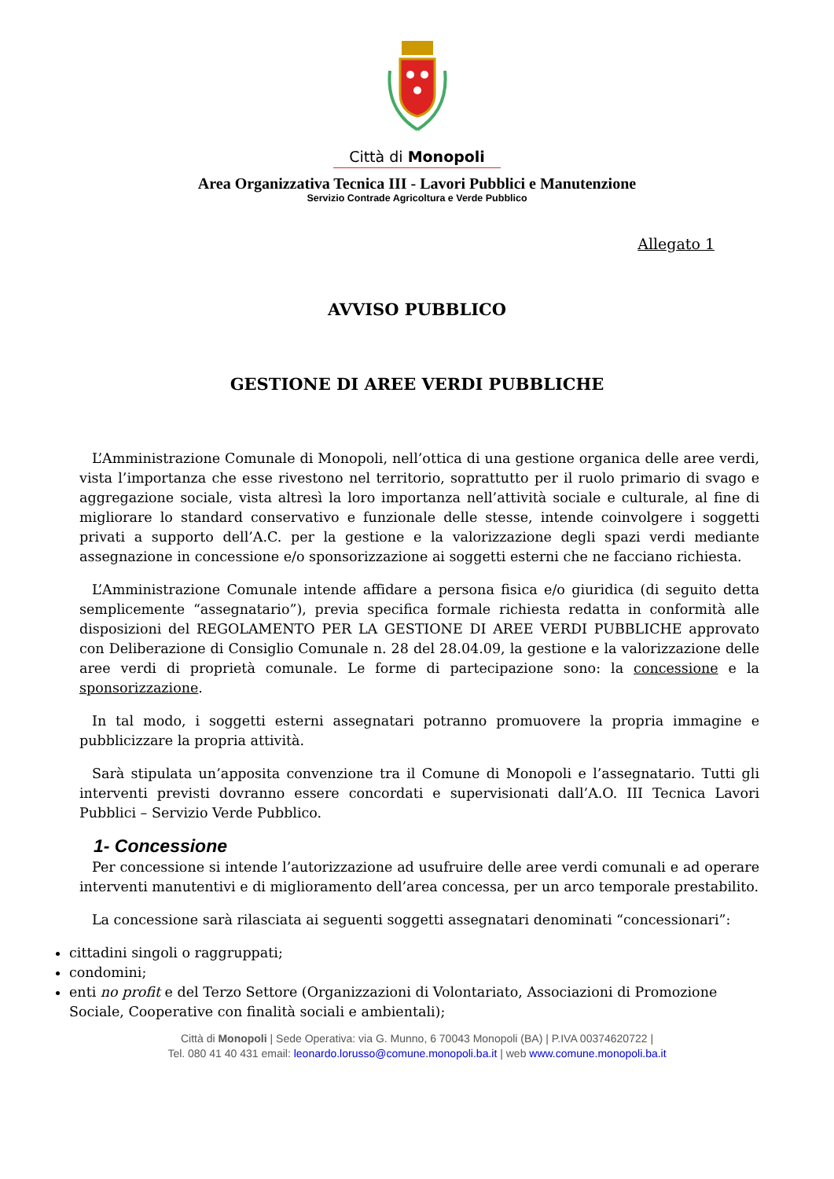Città di Monopoli
Area Organizzativa Tecnica III - Lavori Pubblici e Manutenzione
Servizio Contrade Agricoltura e Verde Pubblico
Allegato 1
AVVISO PUBBLICO
GESTIONE DI AREE VERDI PUBBLICHE
L’Amministrazione Comunale di Monopoli, nell’ottica di una gestione organica delle aree verdi, vista l’importanza che esse rivestono nel territorio, soprattutto per il ruolo primario di svago e aggregazione sociale, vista altresì la loro importanza nell’attività sociale e culturale, al fine di migliorare lo standard conservativo e funzionale delle stesse, intende coinvolgere i soggetti privati a supporto dell’A.C. per la gestione e la valorizzazione degli spazi verdi mediante assegnazione in concessione e/o sponsorizzazione ai soggetti esterni che ne facciano richiesta.
L’Amministrazione Comunale intende affidare a persona fisica e/o giuridica (di seguito detta semplicemente “assegnatario”), previa specifica formale richiesta redatta in conformità alle disposizioni del REGOLAMENTO PER LA GESTIONE DI AREE VERDI PUBBLICHE approvato con Deliberazione di Consiglio Comunale n. 28 del 28.04.09, la gestione e la valorizzazione delle aree verdi di proprietà comunale. Le forme di partecipazione sono: la concessione e la sponsorizzazione.
In tal modo, i soggetti esterni assegnatari potranno promuovere la propria immagine e pubblicizzare la propria attività.
Sarà stipulata un’apposita convenzione tra il Comune di Monopoli e l’assegnatario. Tutti gli interventi previsti dovranno essere concordati e supervisionati dall’A.O. III Tecnica Lavori Pubblici – Servizio Verde Pubblico.
1- Concessione
Per concessione si intende l’autorizzazione ad usufruire delle aree verdi comunali e ad operare interventi manutentivi e di miglioramento dell’area concessa, per un arco temporale prestabilito.
La concessione sarà rilasciata ai seguenti soggetti assegnatari denominati “concessionari”:
cittadini singoli o raggruppati;
condomini;
enti no profit e del Terzo Settore (Organizzazioni di Volontariato, Associazioni di Promozione Sociale, Cooperative con finalità sociali e ambientali);
Città di Monopoli | Sede Operativa: via G. Munno, 6 70043 Monopoli (BA) | P.IVA 00374620722 |
Tel. 080 41 40 431 email: leonardo.lorusso@comune.monopoli.ba.it | web www.comune.monopoli.ba.it